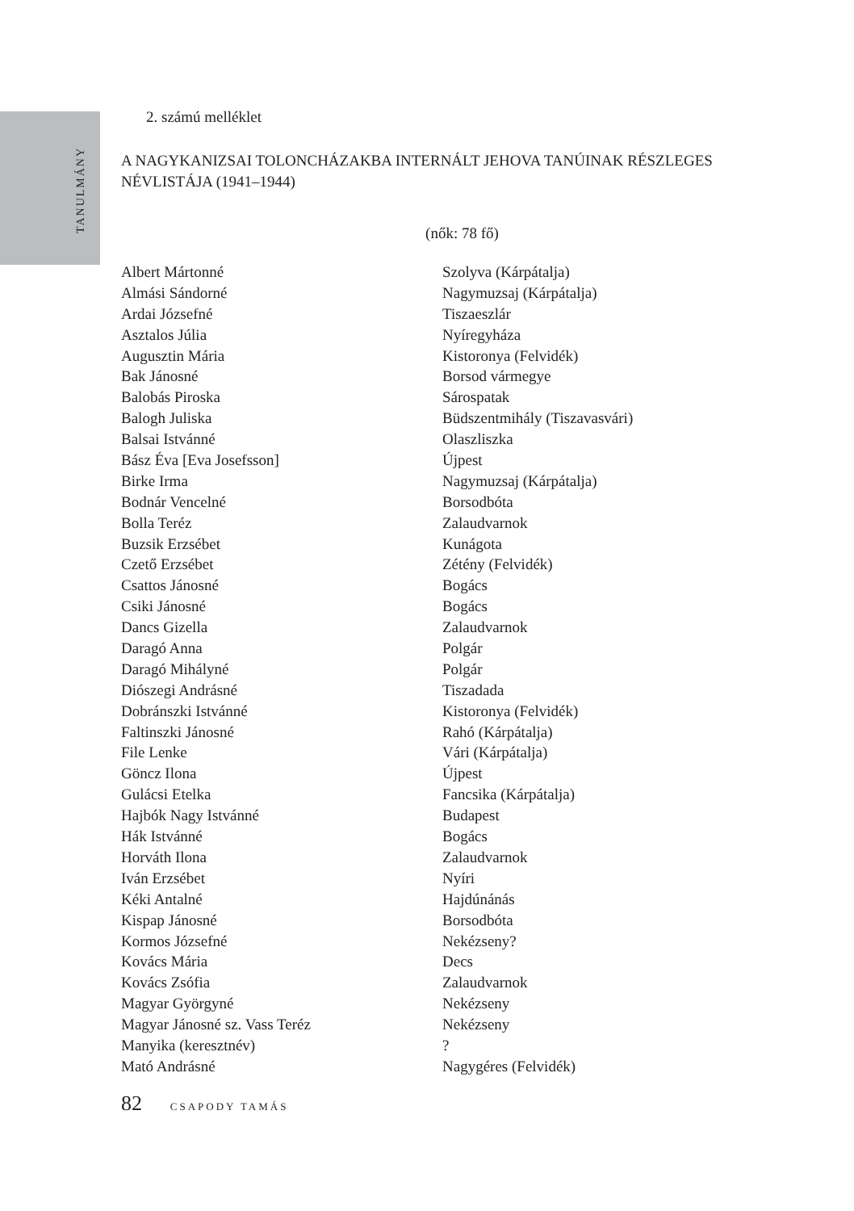TANULMÁNY
2. számú melléklet
A NAGYKANIZSAI TOLONCHÁZAKBA INTERNÁLT JEHOVA TANÚINAK RÉSZLEGES NÉVLISTÁJA (1941–1944)
(nők: 78 fő)
| Albert Mártonné | Szolyva (Kárpátalja) |
| Almási Sándorné | Nagymuzsaj (Kárpátalja) |
| Ardai Józsefné | Tiszaeszlár |
| Asztalos Júlia | Nyíregyháza |
| Augusztin Mária | Kistoronya (Felvidék) |
| Bak Jánosné | Borsod vármegye |
| Balobás Piroska | Sárospatak |
| Balogh Juliska | Büdszentmihály (Tiszavasvári) |
| Balsai Istvánné | Olaszliszka |
| Bász Éva [Eva Josefsson] | Újpest |
| Birke Irma | Nagymuzsaj (Kárpátalja) |
| Bodnár Vencelné | Borsodbóta |
| Bolla Teréz | Zalaudvarnok |
| Buzsik Erzsébet | Kunágota |
| Czető Erzsébet | Zétény (Felvidék) |
| Csattos Jánosné | Bogács |
| Csiki Jánosné | Bogács |
| Dancs Gizella | Zalaudvarnok |
| Daragó Anna | Polgár |
| Daragó Mihályné | Polgár |
| Diószegi Andrásné | Tiszadada |
| Dobránszki Istvánné | Kistoronya (Felvidék) |
| Faltinszki Jánosné | Rahó (Kárpátalja) |
| File Lenke | Vári (Kárpátalja) |
| Göncz Ilona | Újpest |
| Gulácsi Etelka | Fancsika (Kárpátalja) |
| Hajbók Nagy Istvánné | Budapest |
| Hák Istvánné | Bogács |
| Horváth Ilona | Zalaudvarnok |
| Iván Erzsébet | Nyíri |
| Kéki Antalné | Hajdúnánás |
| Kispap Jánosné | Borsodbóta |
| Kormos Józsefné | Nekézseny? |
| Kovács Mária | Decs |
| Kovács Zsófia | Zalaudvarnok |
| Magyar Györgyné | Nekézseny |
| Magyar Jánosné sz. Vass Teréz | Nekézseny |
| Manyika (keresztnév) | ? |
| Mató Andrásné | Nagygéres (Felvidék) |
82 CSAPODY TAMÁS